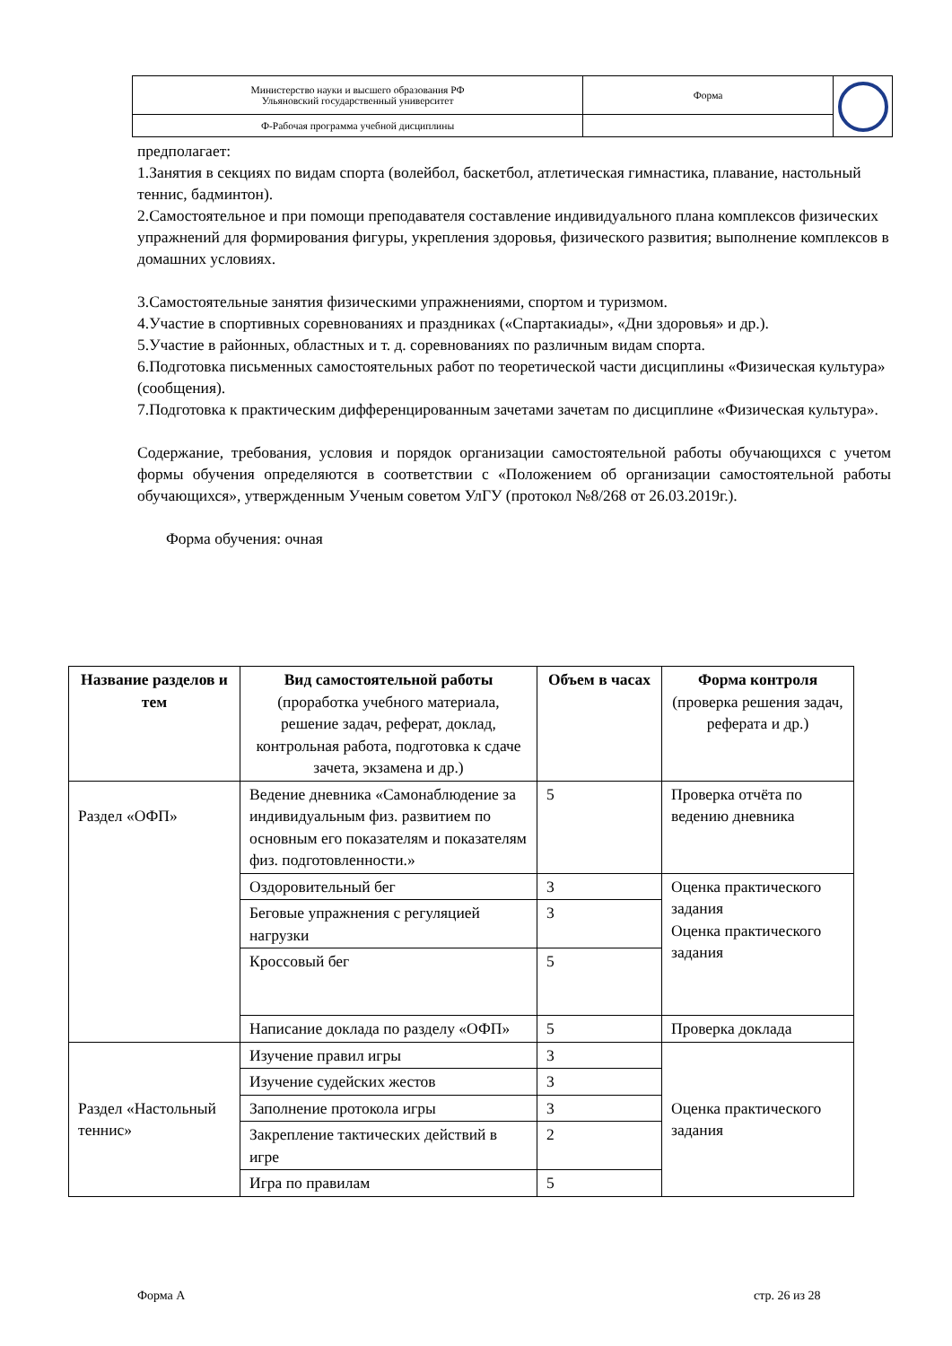| Министерство науки и высшего образования РФ Ульяновский государственный университет | Форма | |
| Ф-Рабочая программа учебной дисциплины | | |
предполагает:
1.Занятия в секциях по видам спорта (волейбол, баскетбол, атлетическая гимнастика, плавание, настольный теннис, бадминтон).
2.Самостоятельное и при помощи преподавателя составление индивидуального плана комплексов физических упражнений для формирования фигуры, укрепления здоровья, физического развития; выполнение комплексов в домашних условиях.
3.Самостоятельные занятия физическими упражнениями, спортом и туризмом.
4.Участие в спортивных соревнованиях и праздниках («Спартакиады», «Дни здоровья» и др.).
5.Участие в районных, областных и т. д. соревнованиях по различным видам спорта.
6.Подготовка письменных самостоятельных работ по теоретической части дисциплины «Физическая культура» (сообщения).
7.Подготовка к практическим дифференцированным зачетами зачетам по дисциплине «Физическая культура».
Содержание, требования, условия и порядок организации самостоятельной работы обучающихся с учетом формы обучения определяются в соответствии с «Положением об организации самостоятельной работы обучающихся», утвержденным Ученым советом УлГУ (протокол №8/268 от 26.03.2019г.).
Форма обучения: очная
| Название разделов и тем | Вид самостоятельной работы (проработка учебного материала, решение задач, реферат, доклад, контрольная работа, подготовка к сдаче зачета, экзамена и др.) | Объем в часах | Форма контроля (проверка решения задач, реферата и др.) |
| --- | --- | --- | --- |
| Раздел «ОФП» | Ведение дневника «Самонаблюдение за индивидуальным физ. развитием по основным его показателям и показателям физ. подготовленности.» | 5 | Проверка отчёта по ведению дневника |
| | Оздоровительный бег | 3 | Оценка практического задания Оценка практического задания |
| | Беговые упражнения с регуляцией нагрузки | 3 | |
| | Кроссовый бег | 5 | |
| | Написание доклада по разделу «ОФП» | 5 | Проверка доклада |
| Раздел «Настольный теннис» | Изучение правил игры | 3 | Оценка практического задания |
| | Изучение судейских жестов | 3 | |
| | Заполнение протокола игры | 3 | |
| | Закрепление тактических действий в игре | 2 | |
| | Игра по правилам | 5 | |
Форма А стр. 26 из 28